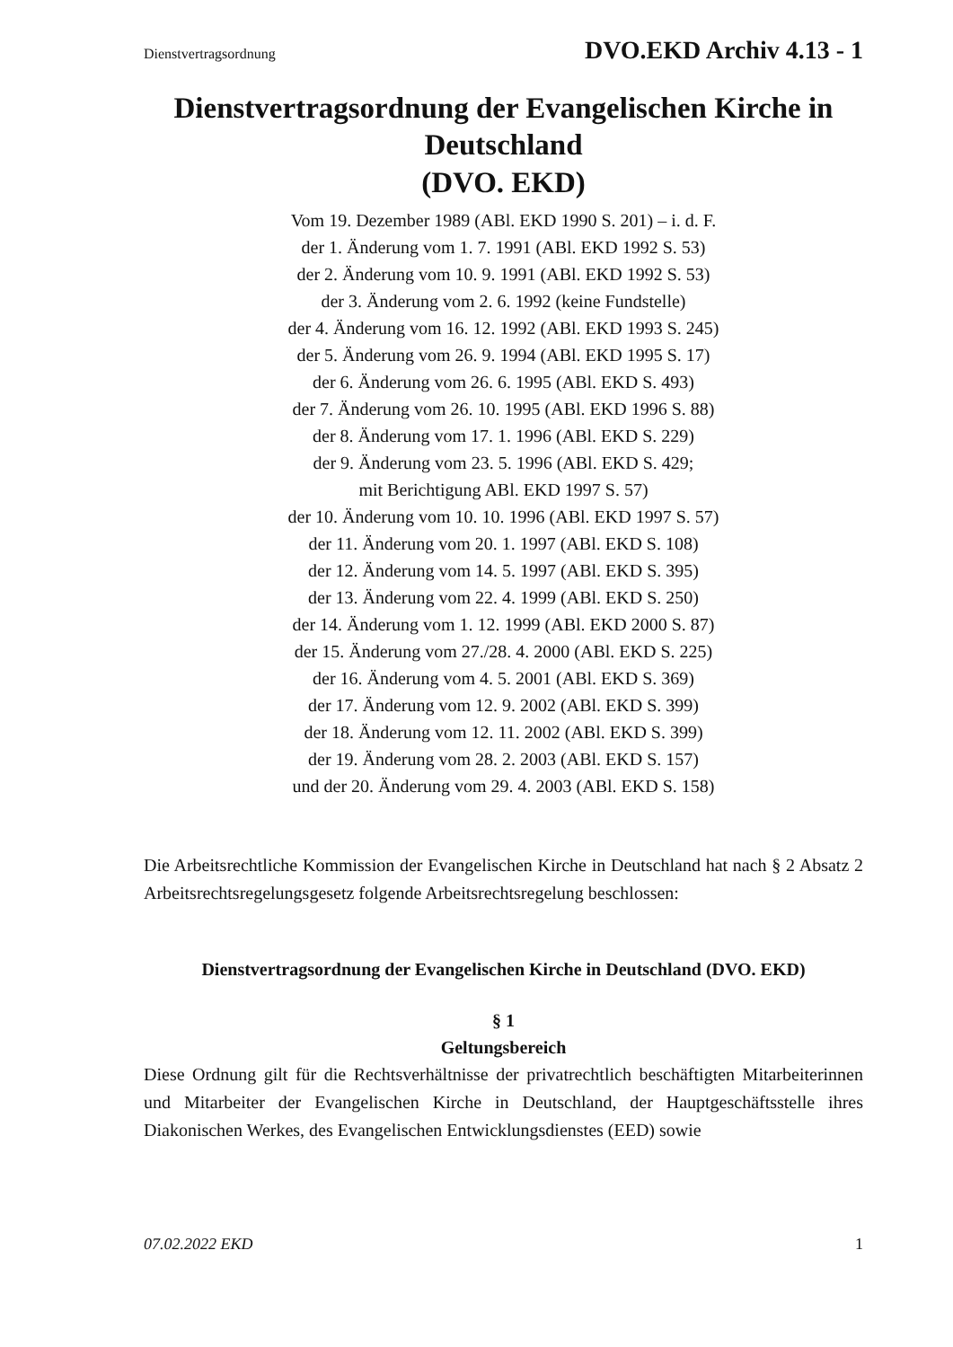Dienstvertragsordnung DVO.EKD Archiv 4.13 - 1
Dienstvertragsordnung der Evangelischen Kirche in Deutschland
(DVO. EKD)
Vom 19. Dezember 1989 (ABl. EKD 1990 S. 201) – i. d. F.
der 1. Änderung vom 1. 7. 1991 (ABl. EKD 1992 S. 53)
der 2. Änderung vom 10. 9. 1991 (ABl. EKD 1992 S. 53)
der 3. Änderung vom 2. 6. 1992 (keine Fundstelle)
der 4. Änderung vom 16. 12. 1992 (ABl. EKD 1993 S. 245)
der 5. Änderung vom 26. 9. 1994 (ABl. EKD 1995 S. 17)
der 6. Änderung vom 26. 6. 1995 (ABl. EKD S. 493)
der 7. Änderung vom 26. 10. 1995 (ABl. EKD 1996 S. 88)
der 8. Änderung vom 17. 1. 1996 (ABl. EKD S. 229)
der 9. Änderung vom 23. 5. 1996 (ABl. EKD S. 429;
mit Berichtigung ABl. EKD 1997 S. 57)
der 10. Änderung vom 10. 10. 1996 (ABl. EKD 1997 S. 57)
der 11. Änderung vom 20. 1. 1997 (ABl. EKD S. 108)
der 12. Änderung vom 14. 5. 1997 (ABl. EKD S. 395)
der 13. Änderung vom 22. 4. 1999 (ABl. EKD S. 250)
der 14. Änderung vom 1. 12. 1999 (ABl. EKD 2000 S. 87)
der 15. Änderung vom 27./28. 4. 2000 (ABl. EKD S. 225)
der 16. Änderung vom 4. 5. 2001 (ABl. EKD S. 369)
der 17. Änderung vom 12. 9. 2002 (ABl. EKD S. 399)
der 18. Änderung vom 12. 11. 2002 (ABl. EKD S. 399)
der 19. Änderung vom 28. 2. 2003 (ABl. EKD S. 157)
und der 20. Änderung vom 29. 4. 2003 (ABl. EKD S. 158)
Die Arbeitsrechtliche Kommission der Evangelischen Kirche in Deutschland hat nach § 2 Absatz 2 Arbeitsrechtsregelungsgesetz folgende Arbeitsrechtsregelung beschlossen:
Dienstvertragsordnung der Evangelischen Kirche in Deutschland (DVO. EKD)
§ 1
Geltungsbereich
Diese Ordnung gilt für die Rechtsverhältnisse der privatrechtlich beschäftigten Mitarbeiterinnen und Mitarbeiter der Evangelischen Kirche in Deutschland, der Hauptgeschäftsstelle ihres Diakonischen Werkes, des Evangelischen Entwicklungsdienstes (EED) sowie
07.02.2022 EKD 1